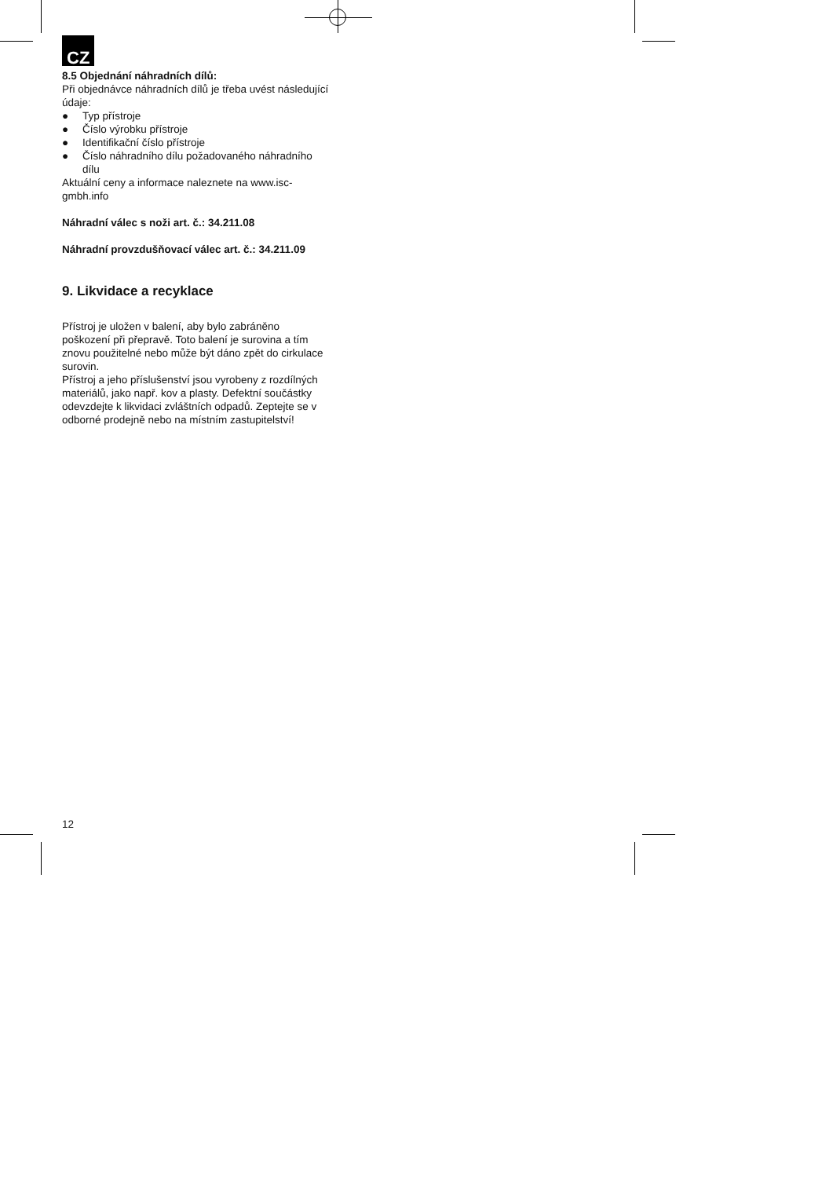CZ
8.5 Objednání náhradních dílů:
Při objednávce náhradních dílů je třeba uvést následující údaje:
● Typ přístroje
● Číslo výrobku přístroje
● Identifikační číslo přístroje
● Číslo náhradního dílu požadovaného náhradního dílu
Aktuální ceny a informace naleznete na www.isc-gmbh.info
Náhradní válec s noži art. č.: 34.211.08
Náhradní provzdušňovací válec art. č.: 34.211.09
9. Likvidace a recyklace
Přístroj je uložen v balení, aby bylo zabráněno poškození při přepravě. Toto balení je surovina a tím znovu použitelné nebo může být dáno zpět do cirkulace surovin.
Přístroj a jeho příslušenství jsou vyrobeny z rozdílných materiálů, jako např. kov a plasty. Defektní součástky odevzdejte k likvidaci zvláštních odpadů. Zeptejte se v odborné prodejně nebo na místním zastupitelství!
12